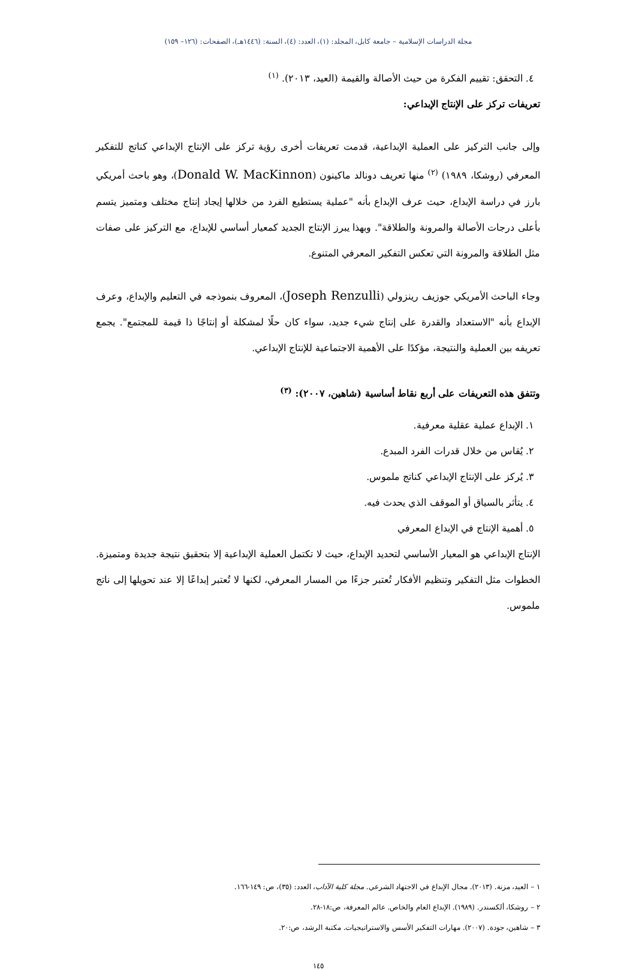مجلة الدراسات الإسلامية – جامعة كابل، المجلد: (١)، العدد: (٤)، السنة: (١٤٤٦هـ)، الصفحات: (١٢٦– ١٥٩)
٤. التحقق: تقييم الفكرة من حيث الأصالة والقيمة (العيد، ٢٠١٣). <sup>(١)</sup>
تعريفات تركز على الإنتاج الإبداعي:
وإلى جانب التركيز على العملية الإبداعية، قدمت تعريفات أخرى رؤية تركز على الإنتاج الإبداعي كناتج للتفكير المعرفي (روشكا، ١٩٨٩) <sup>(٢)</sup> منها تعريف دونالد ماكينون (Donald W. MacKinnon)، وهو باحث أمريكي بارز في دراسة الإبداع، حيث عرف الإبداع بأنه "عملية يستطيع الفرد من خلالها إيجاد إنتاج مختلف ومتميز يتسم بأعلى درجات الأصالة والمرونة والطلاقة". وبهذا يبرز الإنتاج الجديد كمعيار أساسي للإبداع، مع التركيز على صفات مثل الطلاقة والمرونة التي تعكس التفكير المعرفي المتنوع.
وجاء الباحث الأمريكي جوزيف رينزولي (Joseph Renzulli)، المعروف بنموذجه في التعليم والإبداع، وعرف الإبداع بأنه "الاستعداد والقدرة على إنتاج شيء جديد، سواء كان حلًا لمشكلة أو إنتاجًا ذا قيمة للمجتمع". يجمع تعريفه بين العملية والنتيجة، مؤكدًا على الأهمية الاجتماعية للإنتاج الإبداعي.
وتتفق هذه التعريفات على أربع نقاط أساسية (شاهين، ٢٠٠٧): <sup>(٣)</sup>
١. الإبداع عملية عقلية معرفية.
٢. يُقاس من خلال قدرات الفرد المبدع.
٣. يُركز على الإنتاج الإبداعي كناتج ملموس.
٤. يتأثر بالسياق أو الموقف الذي يحدث فيه.
٥. أهمية الإنتاج في الإبداع المعرفي
الإنتاج الإبداعي هو المعيار الأساسي لتحديد الإبداع، حيث لا تكتمل العملية الإبداعية إلا بتحقيق نتيجة جديدة ومتميزة. الخطوات مثل التفكير وتنظيم الأفكار تُعتبر جزءًا من المسار المعرفي، لكنها لا تُعتبر إبداعًا إلا عند تحويلها إلى ناتج ملموس.
١ – العيد، مزنة. (٢٠١٣). مجال الإبداع في الاجتهاد الشرعي. مجلة كلية الآداب، العدد: (٣٥)، ص: ١٤٩-١٦٦.
٢ – روشكا، ألكسندر. (١٩٨٩). الإبداع العام والخاص. عالم المعرفة، ص:١٨-٢٨.
٣ – شاهين، جودة. (٢٠٠٧). مهارات التفكير الأسس والاستراتيجيات. مكتبة الرشد، ص:٢٠.
١٤٥